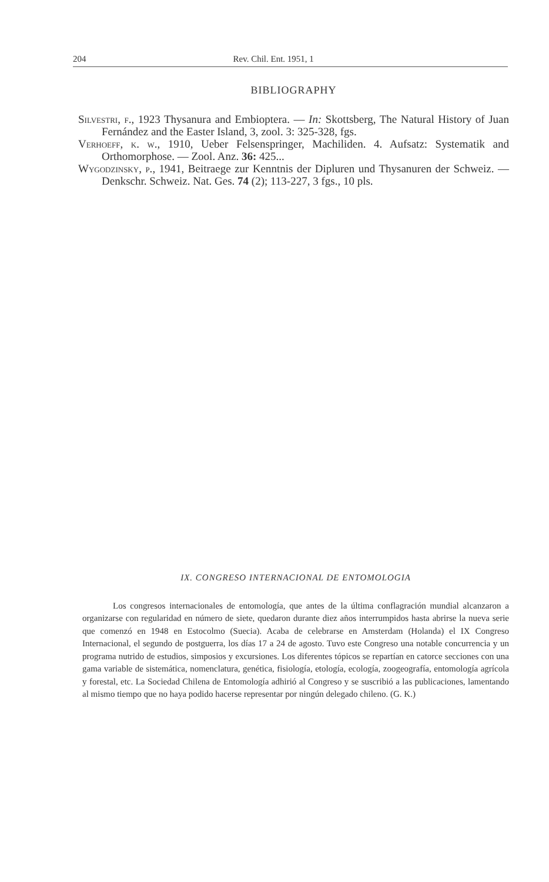204 Rev. Chil. Ent. 1951, 1
BIBLIOGRAPHY
Silvestri, f., 1923 Thysanura and Embioptera. — In: Skottsberg, The Natural History of Juan Fernández and the Easter Island, 3, zool. 3: 325-328, fgs.
Verhoeff, k. w., 1910, Ueber Felsenspringer, Machiliden. 4. Aufsatz: Systematik and Orthomorphose. — Zool. Anz. 36: 425...
Wygodzinsky, p., 1941, Beitraege zur Kenntnis der Dipluren und Thysanuren der Schweiz. — Denkschr. Schweiz. Nat. Ges. 74 (2); 113-227, 3 fgs., 10 pls.
IX. CONGRESO INTERNACIONAL DE ENTOMOLOGIA
Los congresos internacionales de entomología, que antes de la última conflagración mundial alcanzaron a organizarse con regularidad en número de siete, quedaron durante diez años interrumpidos hasta abrirse la nueva serie que comenzó en 1948 en Estocolmo (Suecia). Acaba de celebrarse en Amsterdam (Holanda) el IX Congreso Internacional, el segundo de postguerra, los días 17 a 24 de agosto. Tuvo este Congreso una notable concurrencia y un programa nutrido de estudios, simposios y excursiones. Los diferentes tópicos se repartían en catorce secciones con una gama variable de sistemática, nomenclatura, genética, fisiología, etología, ecología, zoogeografía, entomología agrícola y forestal, etc. La Sociedad Chilena de Entomología adhirió al Congreso y se suscribió a las publicaciones, lamentando al mismo tiempo que no haya podido hacerse representar por ningún delegado chileno. (G. K.)